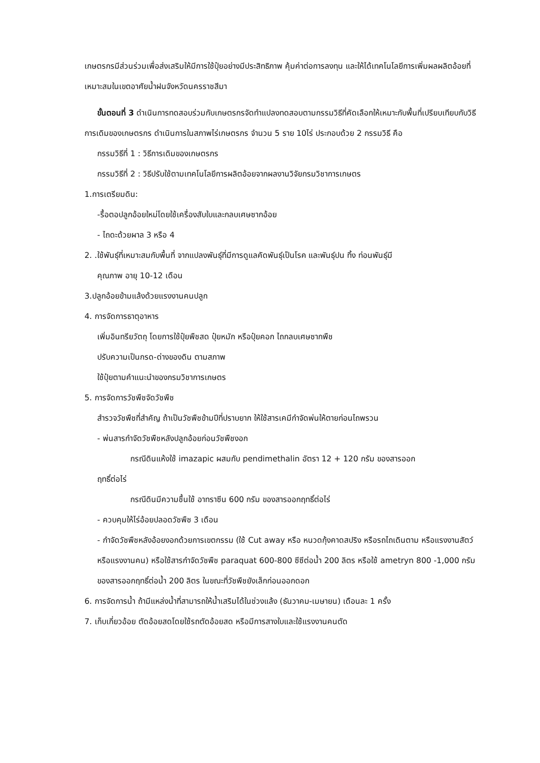เกษตรกรมีส่วนร่วมเพื่อส่งเสริมให้มีการใช้ปุ๋ยอย่างมีประสิทธิภาพ คุ้มค่าต่อการลงทุน และให้ได้เทคโนโลยีการเพิ่มผลผลิตอ้อยที่เหมาะสมในเขตอาศัยน้ำฝนจังหวัดนครราชสีมา
ขั้นตอนที่ 3 ดำเนินการทดสอบร่วมกับเกษตรกรจัดทำแปลงทดสอบตามกรรมวิธีที่คัดเลือกให้เหมาะกับพื้นที่เปรียบเทียบกับวิธีการเดิมของเกษตรกร ดำเนินการในสภาพไร่เกษตรกร จำนวน 5 ราย 10ไร่ ประกอบด้วย 2 กรรมวิธี คือ
กรรมวิธีที่ 1 : วิธีการเดิมของเกษตรกร
กรรมวิธีที่ 2 : วิธีปรับใช้ตามเทคโนโลยีการผลิตอ้อยจากผลงานวิจัยกรมวิชาการเกษตร
1.การเตรียมดิน:
-รื้อตอปลูกอ้อยใหม่โดยใช้เครื่องสับใบและกลบเศษซากอ้อย
- ไถดะด้วยผาล 3 หรือ 4
2. .ใช้พันธุ์ที่เหมาะสมกับพื้นที่ จากแปลงพันธุ์ที่มีการดูแลคัดพันธุ์เป็นโรค และพันธุ์ปน ทิ้ง ท่อนพันธุ์มี
คุณภาพ อายุ 10-12 เดือน
3.ปลูกอ้อยข้ามแล้งด้วยแรงงานคนปลูก
4. การจัดการธาตุอาหาร
เพิ่มอินทรียวัตถุ โดยการใช้ปุ๋ยพืชสด ปุ๋ยหมัก หรือปุ๋ยคอก ไถกลบเศษซากพืช
ปรับความเป็นกรด-ด่างของดิน ตามสภาพ
ใช้ปุ๋ยตามคำแนะนำของกรมวิชาการเกษตร
5. การจัดการวัชพืชจัดวัชพืช
สำรวจวัชพืชที่สำคัญ ถ้าเป็นวัชพืชข้ามปีที่ปราบยาก ให้ใช้สารเคมีกำจัดพ่นให้ตายก่อนไถพรวน
- พ่นสารกำจัดวัชพืชหลังปลูกอ้อยก่อนวัชพืชงอก
กรณีดินแห้งใช้ imazapic ผสมกับ pendimethalin อัตรา 12 + 120 กรัม ของสารออก
ฤทธิ์ต่อไร่
กรณีดินมีความชื้นใช้ อาทราซีน 600 กรัม ของสารออกฤทธิ์ต่อไร่
- ควบคุมให้ไร่อ้อยปลอดวัชพืช 3 เดือน
- กำจัดวัชพืชหลังอ้อยงอกด้วยการเขตกรรม (ใช้ Cut away หรือ หนวดกุ้งคาดสปริง หรือรถไถเดินตาม หรือแรงงานสัตว์ หรือแรงงานคน) หรือใช้สารกำจัดวัชพืช paraquat 600-800 ซีซีต่อน้ำ 200 ลิตร หรือใช้ ametryn 800 -1,000 กรัม ของสารออกฤทธิ์ต่อน้ำ 200 ลิตร ในขณะที่วัชพืชยังเล็กก่อนออกดอก
6. การจัดการน้ำ ถ้ามีแหล่งน้ำที่สามารถให้น้ำเสริมได้ในช่วงแล้ง (ธันวาคม-เมษายน) เดือนละ 1 ครั้ง
7. เก็บเกี่ยวอ้อย ตัดอ้อยสดโดยใช้รถตัดอ้อยสด หรือมีการสางใบและใช้แรงงานคนตัด